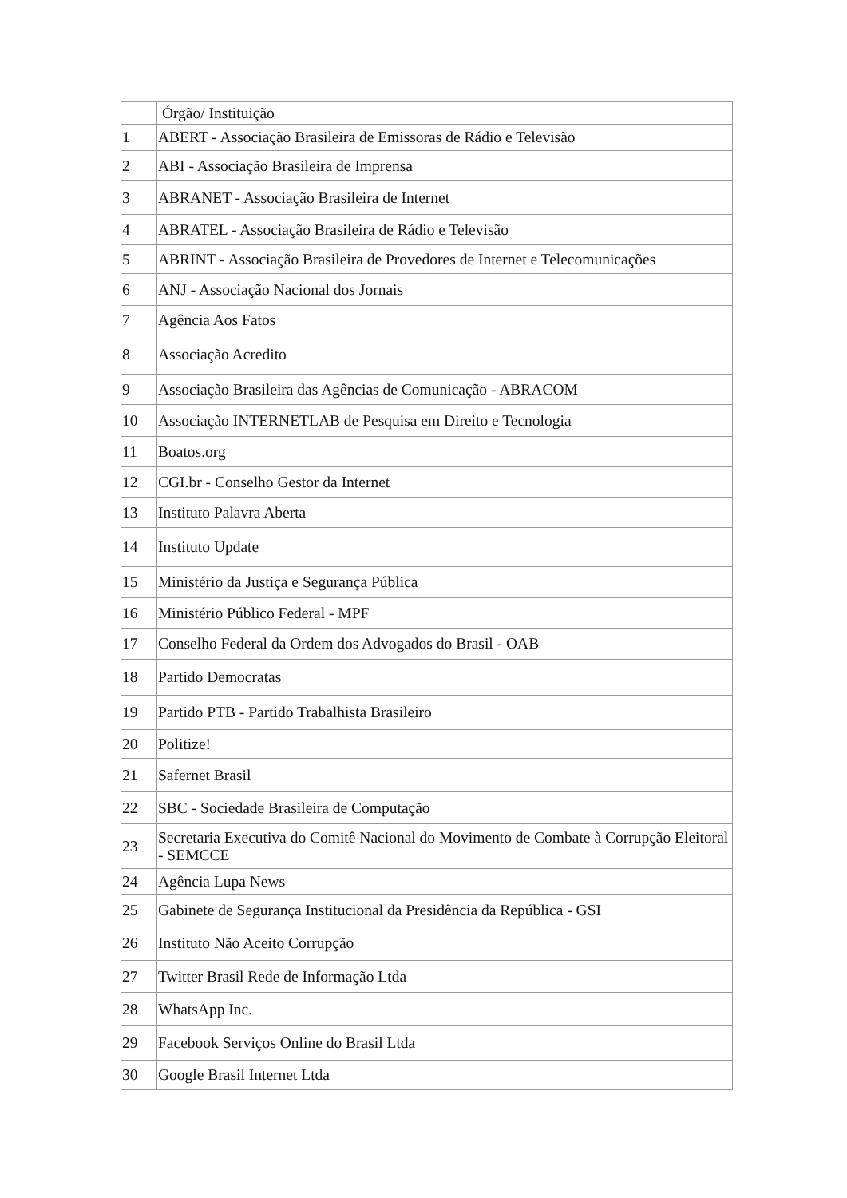| | Órgão/ Instituição |
| --- | --- |
| 1 | ABERT - Associação Brasileira de Emissoras de Rádio e Televisão |
| 2 | ABI - Associação Brasileira de Imprensa |
| 3 | ABRANET - Associação Brasileira de Internet |
| 4 | ABRATEL - Associação Brasileira de Rádio e Televisão |
| 5 | ABRINT - Associação Brasileira de Provedores de Internet e Telecomunicações |
| 6 | ANJ - Associação Nacional dos Jornais |
| 7 | Agência Aos Fatos |
| 8 | Associação Acredito |
| 9 | Associação Brasileira das Agências de Comunicação - ABRACOM |
| 10 | Associação INTERNETLAB de Pesquisa em Direito e Tecnologia |
| 11 | Boatos.org |
| 12 | CGI.br - Conselho Gestor da Internet |
| 13 | Instituto Palavra Aberta |
| 14 | Instituto Update |
| 15 | Ministério da Justiça e Segurança Pública |
| 16 | Ministério Público Federal - MPF |
| 17 | Conselho Federal da Ordem dos Advogados do Brasil - OAB |
| 18 | Partido Democratas |
| 19 | Partido PTB - Partido Trabalhista Brasileiro |
| 20 | Politize! |
| 21 | Safernet Brasil |
| 22 | SBC - Sociedade Brasileira de Computação |
| 23 | Secretaria Executiva do Comitê Nacional do Movimento de Combate à Corrupção Eleitoral - SEMCCE |
| 24 | Agência Lupa News |
| 25 | Gabinete de Segurança Institucional da Presidência da República - GSI |
| 26 | Instituto Não Aceito Corrupção |
| 27 | Twitter Brasil Rede de Informação Ltda |
| 28 | WhatsApp Inc. |
| 29 | Facebook Serviços Online do Brasil Ltda |
| 30 | Google Brasil Internet Ltda |